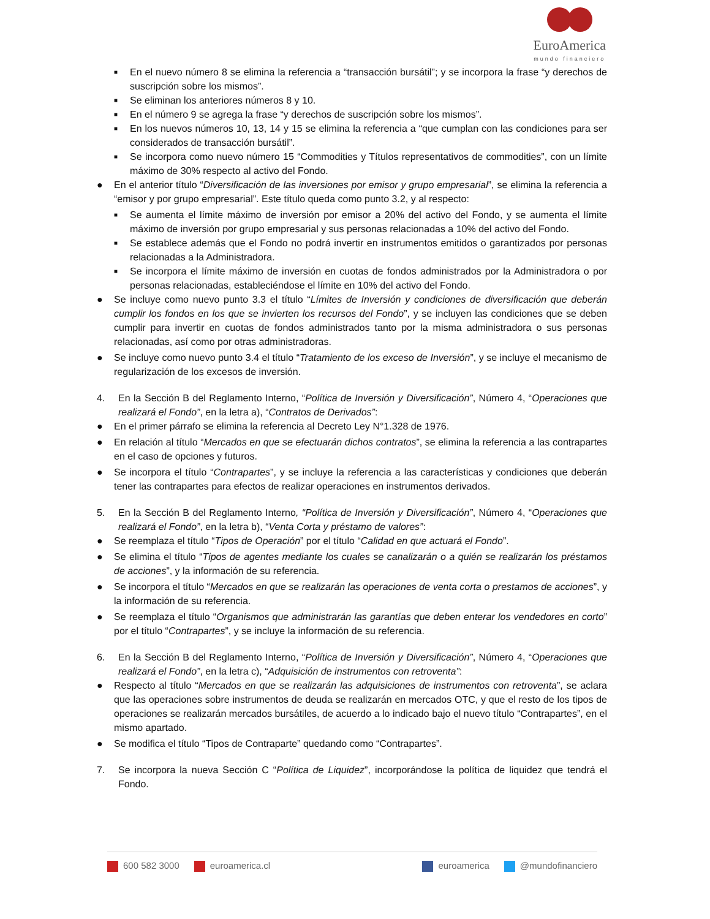EuroAmerica
mundo financiero
■ En el nuevo número 8 se elimina la referencia a “transacción bursátil”; y se incorpora la frase “y derechos de suscripción sobre los mismos”.
■ Se eliminan los anteriores números 8 y 10.
■ En el número 9 se agrega la frase “y derechos de suscripción sobre los mismos”.
■ En los nuevos números 10, 13, 14 y 15 se elimina la referencia a “que cumplan con las condiciones para ser considerados de transacción bursátil”.
■ Se incorpora como nuevo número 15 “Commodities y Títulos representativos de commodities”, con un límite máximo de 30% respecto al activo del Fondo.
● En el anterior título “Diversificación de las inversiones por emisor y grupo empresarial”, se elimina la referencia a “emisor y por grupo empresarial”. Este título queda como punto 3.2, y al respecto:
■ Se aumenta el límite máximo de inversión por emisor a 20% del activo del Fondo, y se aumenta el límite máximo de inversión por grupo empresarial y sus personas relacionadas a 10% del activo del Fondo.
■ Se establece además que el Fondo no podrá invertir en instrumentos emitidos o garantizados por personas relacionadas a la Administradora.
■ Se incorpora el límite máximo de inversión en cuotas de fondos administrados por la Administradora o por personas relacionadas, estableciéndose el límite en 10% del activo del Fondo.
● Se incluye como nuevo punto 3.3 el título “Límites de Inversión y condiciones de diversificación que deberán cumplir los fondos en los que se invierten los recursos del Fondo”, y se incluyen las condiciones que se deben cumplir para invertir en cuotas de fondos administrados tanto por la misma administradora o sus personas relacionadas, así como por otras administradoras.
● Se incluye como nuevo punto 3.4 el título “Tratamiento de los exceso de Inversión”, y se incluye el mecanismo de regularización de los excesos de inversión.
4. En la Sección B del Reglamento Interno, “Política de Inversión y Diversificación”, Número 4, “Operaciones que realizará el Fondo”, en la letra a), “Contratos de Derivados”:
● En el primer párrafo se elimina la referencia al Decreto Ley N°1.328 de 1976.
● En relación al título “Mercados en que se efectuarán dichos contratos”, se elimina la referencia a las contrapartes en el caso de opciones y futuros.
● Se incorpora el título “Contrapartes”, y se incluye la referencia a las características y condiciones que deberán tener las contrapartes para efectos de realizar operaciones en instrumentos derivados.
5. En la Sección B del Reglamento Interno, “Política de Inversión y Diversificación”, Número 4, “Operaciones que realizará el Fondo”, en la letra b), “Venta Corta y préstamo de valores”:
● Se reemplaza el título “Tipos de Operación” por el título “Calidad en que actuará el Fondo”.
● Se elimina el título “Tipos de agentes mediante los cuales se canalizarán o a quién se realizarán los préstamos de acciones”, y la información de su referencia.
● Se incorpora el título “Mercados en que se realizarán las operaciones de venta corta o prestamos de acciones”, y la información de su referencia.
● Se reemplaza el título “Organismos que administrarán las garantías que deben enterar los vendedores en corto” por el título “Contrapartes”, y se incluye la información de su referencia.
6. En la Sección B del Reglamento Interno, “Política de Inversión y Diversificación”, Número 4, “Operaciones que realizará el Fondo”, en la letra c), “Adquisición de instrumentos con retroventa”:
● Respecto al título “Mercados en que se realizarán las adquisiciones de instrumentos con retroventa”, se aclara que las operaciones sobre instrumentos de deuda se realizarán en mercados OTC, y que el resto de los tipos de operaciones se realizarán mercados bursátiles, de acuerdo a lo indicado bajo el nuevo título “Contrapartes”, en el mismo apartado.
● Se modifica el título “Tipos de Contraparte” quedando como “Contrapartes”.
7. Se incorpora la nueva Sección C “Política de Liquidez”, incorporándose la política de liquidez que tendrá el Fondo.
600 582 3000 euroamerica.cl euroamerica @mundofinanciero